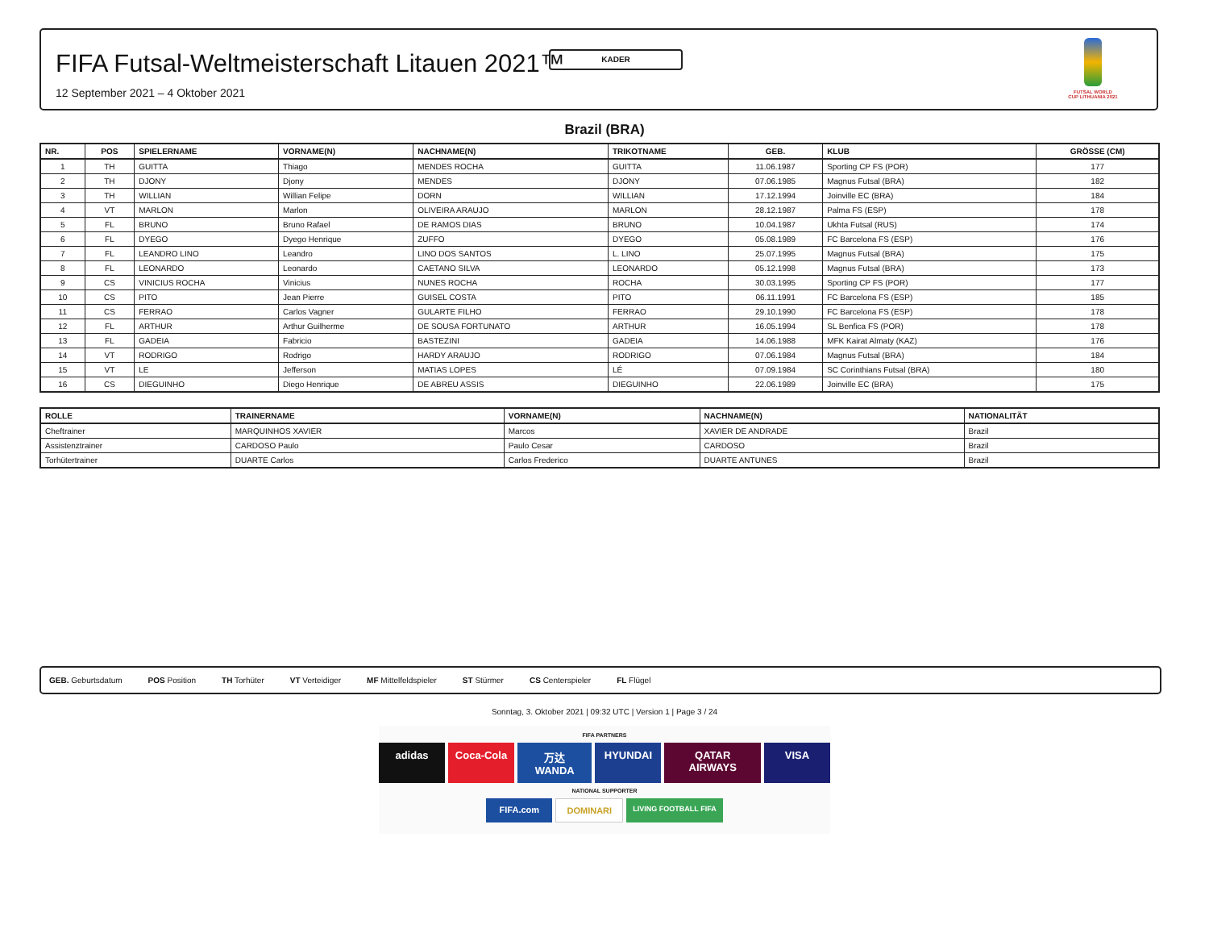KADER
FIFA Futsal-Weltmeisterschaft Litauen 2021™
12 September 2021 – 4 Oktober 2021
FUTSAL WORLD CUP LITHUANIA 2021
Brazil (BRA)
| NR. | POS | SPIELERNAME | VORNAME(N) | NACHNAME(N) | TRIKOTNAME | GEB. | KLUB | GRÖSSE (CM) |
| --- | --- | --- | --- | --- | --- | --- | --- | --- |
| 1 | TH | GUITTA | Thiago | MENDES ROCHA | GUITTA | 11.06.1987 | Sporting CP FS (POR) | 177 |
| 2 | TH | DJONY | Djony | MENDES | DJONY | 07.06.1985 | Magnus Futsal (BRA) | 182 |
| 3 | TH | WILLIAN | Willian Felipe | DORN | WILLIAN | 17.12.1994 | Joinville EC (BRA) | 184 |
| 4 | VT | MARLON | Marlon | OLIVEIRA ARAUJO | MARLON | 28.12.1987 | Palma FS (ESP) | 178 |
| 5 | FL | BRUNO | Bruno Rafael | DE RAMOS DIAS | BRUNO | 10.04.1987 | Ukhta Futsal (RUS) | 174 |
| 6 | FL | DYEGO | Dyego Henrique | ZUFFO | DYEGO | 05.08.1989 | FC Barcelona FS (ESP) | 176 |
| 7 | FL | LEANDRO LINO | Leandro | LINO DOS SANTOS | L. LINO | 25.07.1995 | Magnus Futsal (BRA) | 175 |
| 8 | FL | LEONARDO | Leonardo | CAETANO SILVA | LEONARDO | 05.12.1998 | Magnus Futsal (BRA) | 173 |
| 9 | CS | VINICIUS ROCHA | Vinicius | NUNES ROCHA | ROCHA | 30.03.1995 | Sporting CP FS (POR) | 177 |
| 10 | CS | PITO | Jean Pierre | GUISEL COSTA | PITO | 06.11.1991 | FC Barcelona FS (ESP) | 185 |
| 11 | CS | FERRAO | Carlos Vagner | GULARTE FILHO | FERRAO | 29.10.1990 | FC Barcelona FS (ESP) | 178 |
| 12 | FL | ARTHUR | Arthur Guilherme | DE SOUSA FORTUNATO | ARTHUR | 16.05.1994 | SL Benfica FS (POR) | 178 |
| 13 | FL | GADEIA | Fabricio | BASTEZINI | GADEIA | 14.06.1988 | MFK Kairat Almaty (KAZ) | 176 |
| 14 | VT | RODRIGO | Rodrigo | HARDY ARAUJO | RODRIGO | 07.06.1984 | Magnus Futsal (BRA) | 184 |
| 15 | VT | LE | Jefferson | MATIAS LOPES | LÉ | 07.09.1984 | SC Corinthians Futsal (BRA) | 180 |
| 16 | CS | DIEGUINHO | Diego Henrique | DE ABREU ASSIS | DIEGUINHO | 22.06.1989 | Joinville EC (BRA) | 175 |
| ROLLE | TRAINERNAME | VORNAME(N) | NACHNAME(N) | NATIONALITÄT |
| --- | --- | --- | --- | --- |
| Cheftrainer | MARQUINHOS XAVIER | Marcos | XAVIER DE ANDRADE | Brazil |
| Assistenztrainer | CARDOSO Paulo | Paulo Cesar | CARDOSO | Brazil |
| Torhütertrainer | DUARTE Carlos | Carlos Frederico | DUARTE ANTUNES | Brazil |
GEB. Geburtsdatum POS Position TH Torhüter VT Verteidiger MF Mittelfeldspieler ST Stürmer CS Centerspieler FL Flügel
Sonntag, 3. Oktober 2021 | 09:32 UTC | Version 1 | Page 3 / 24
FIFA PARTNERS
adidas Coca-Cola 万达 WANDA HYUNDAI QATAR AIRWAYS VISA
NATIONAL SUPPORTER
FIFA.com DOMINARI LIVING FOOTBALL FIFA